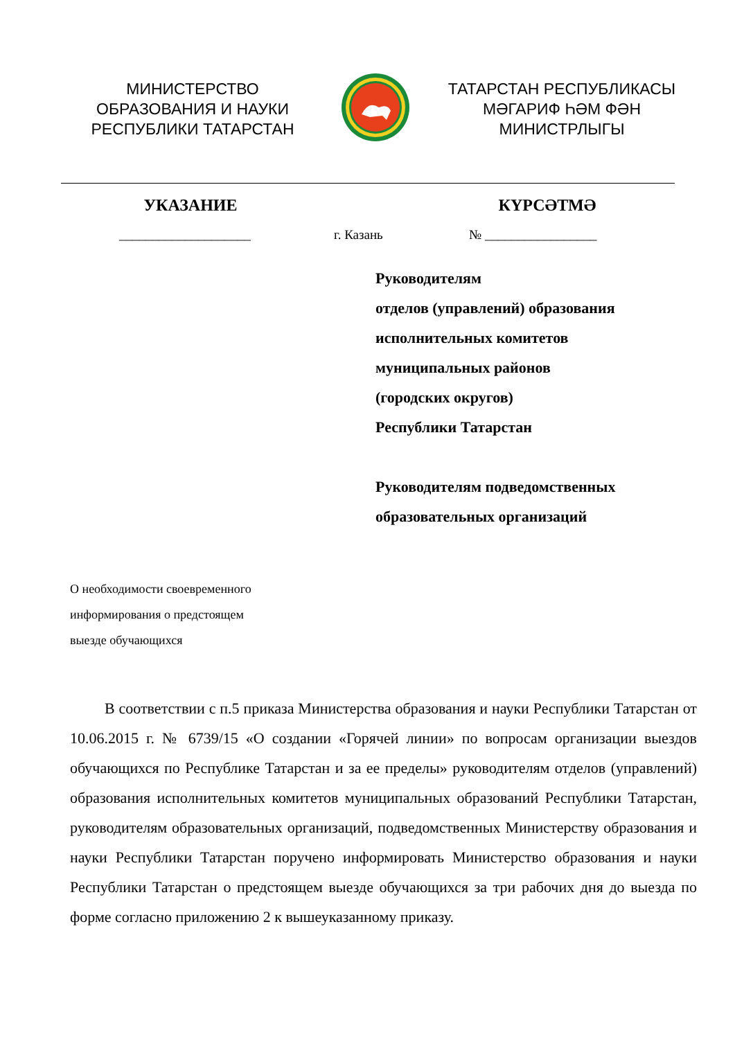МИНИСТЕРСТВО
ОБРАЗОВАНИЯ И НАУКИ
РЕСПУБЛИКИ ТАТАРСТАН
ТАТАРСТАН РЕСПУБЛИКАСЫ
МӘГАРИФ ҺӘМ ФӘН
МИНИСТРЛЫГЫ
УКАЗАНИЕ КҮРСӘТМӘ
____________________ г. Казань № _________________
Руководителям
отделов (управлений) образования
исполнительных комитетов
муниципальных районов
(городских округов)
Республики Татарстан
Руководителям подведомственных
образовательных организаций
О необходимости своевременного
информирования о предстоящем
выезде обучающихся
В соответствии с п.5 приказа Министерства образования и науки Республики Татарстан от 10.06.2015 г. № 6739/15 «О создании «Горячей линии» по вопросам организации выездов обучающихся по Республике Татарстан и за ее пределы» руководителям отделов (управлений) образования исполнительных комитетов муниципальных образований Республики Татарстан, руководителям образовательных организаций, подведомственных Министерству образования и науки Республики Татарстан поручено информировать Министерство образования и науки Республики Татарстан о предстоящем выезде обучающихся за три рабочих дня до выезда по форме согласно приложению 2 к вышеуказанному приказу.